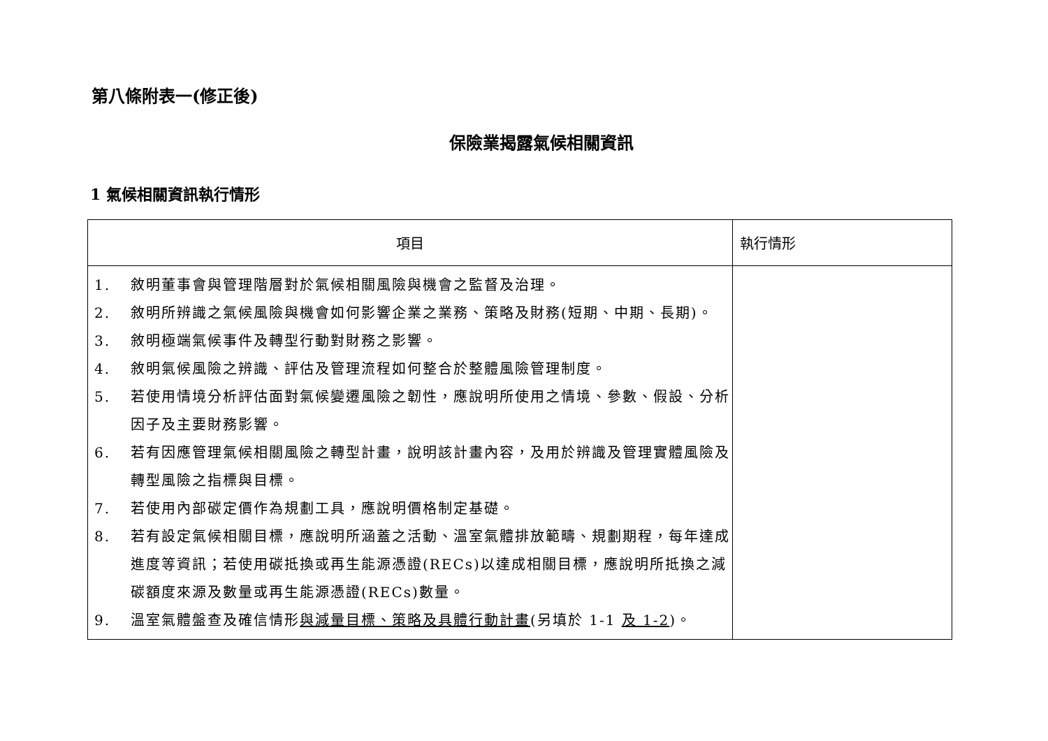第八條附表一(修正後)
保險業揭露氣候相關資訊
1 氣候相關資訊執行情形
| 項目 | 執行情形 |
| --- | --- |
| 1. 敘明董事會與管理階層對於氣候相關風險與機會之監督及治理。 2. 敘明所辨識之氣候風險與機會如何影響企業之業務、策略及財務(短期、中期、長期)。 3. 敘明極端氣候事件及轉型行動對財務之影響。 4. 敘明氣候風險之辨識、評估及管理流程如何整合於整體風險管理制度。 5. 若使用情境分析評估面對氣候變遷風險之韌性，應說明所使用之情境、參數、假設、分析因子及主要財務影響。 6. 若有因應管理氣候相關風險之轉型計畫，說明該計畫內容，及用於辨識及管理實體風險及轉型風險之指標與目標。 7. 若使用內部碳定價作為規劃工具，應說明價格制定基礎。 8. 若有設定氣候相關目標，應說明所涵蓋之活動、溫室氣體排放範疇、規劃期程，每年達成進度等資訊；若使用碳抵換或再生能源憑證(RECs)以達成相關目標，應說明所抵換之減碳額度來源及數量或再生能源憑證(RECs)數量。 9. 溫室氣體盤查及確信情形 與減量目標、策略及具體行動計畫 (另填於 1-1 及 1-2 )。 | |